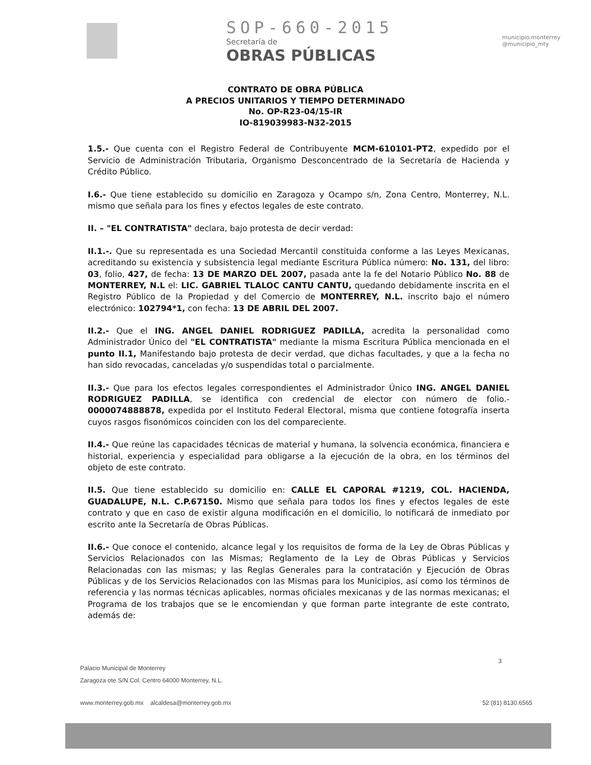SOP-660-2015
Secretaría de
OBRAS PÚBLICAS
municipio.monterrey
@municipio_mty
CONTRATO DE OBRA PÚBLICA
A PRECIOS UNITARIOS Y TIEMPO DETERMINADO
No. OP-R23-04/15-IR
IO-819039983-N32-2015
1.5.- Que cuenta con el Registro Federal de Contribuyente MCM-610101-PT2, expedido por el Servicio de Administración Tributaria, Organismo Desconcentrado de la Secretaría de Hacienda y Crédito Público.
I.6.- Que tiene establecido su domicilio en Zaragoza y Ocampo s/n, Zona Centro, Monterrey, N.L. mismo que señala para los fines y efectos legales de este contrato.
II. – "EL CONTRATISTA" declara, bajo protesta de decir verdad:
II.1.-. Que su representada es una Sociedad Mercantil constituida conforme a las Leyes Mexicanas, acreditando su existencia y subsistencia legal mediante Escritura Pública número: No. 131, del libro: 03, folio, 427, de fecha: 13 DE MARZO DEL 2007, pasada ante la fe del Notario Público No. 88 de MONTERREY, N.L el: LIC. GABRIEL TLALOC CANTU CANTU, quedando debidamente inscrita en el Registro Público de la Propiedad y del Comercio de MONTERREY, N.L. inscrito bajo el número electrónico: 102794*1, con fecha: 13 DE ABRIL DEL 2007.
II.2.- Que el ING. ANGEL DANIEL RODRIGUEZ PADILLA, acredita la personalidad como Administrador Único del "EL CONTRATISTA" mediante la misma Escritura Pública mencionada en el punto II.1, Manifestando bajo protesta de decir verdad, que dichas facultades, y que a la fecha no han sido revocadas, canceladas y/o suspendidas total o parcialmente.
II.3.- Que para los efectos legales correspondientes el Administrador Único ING. ANGEL DANIEL RODRIGUEZ PADILLA, se identifica con credencial de elector con número de folio.- 0000074888878, expedida por el Instituto Federal Electoral, misma que contiene fotografía inserta cuyos rasgos fisonómicos coinciden con los del compareciente.
II.4.- Que reúne las capacidades técnicas de material y humana, la solvencia económica, financiera e historial, experiencia y especialidad para obligarse a la ejecución de la obra, en los términos del objeto de este contrato.
II.5. Que tiene establecido su domicilio en: CALLE EL CAPORAL #1219, COL. HACIENDA, GUADALUPE, N.L. C.P.67150. Mismo que señala para todos los fines y efectos legales de este contrato y que en caso de existir alguna modificación en el domicilio, lo notificará de inmediato por escrito ante la Secretaría de Obras Públicas.
II.6.- Que conoce el contenido, alcance legal y los requisitos de forma de la Ley de Obras Públicas y Servicios Relacionados con las Mismas; Reglamento de la Ley de Obras Públicas y Servicios Relacionadas con las mismas; y las Reglas Generales para la contratación y Ejecución de Obras Públicas y de los Servicios Relacionados con las Mismas para los Municipios, así como los términos de referencia y las normas técnicas aplicables, normas oficiales mexicanas y de las normas mexicanas; el Programa de los trabajos que se le encomiendan y que forman parte integrante de este contrato, además de:
3
Palacio Municipal de Monterrey
Zaragoza ote S/N Col. Centro 64000 Monterrey, N.L.
www.monterrey.gob.mx alcaldesa@monterrey.gob.mx 52 (81) 8130.6565